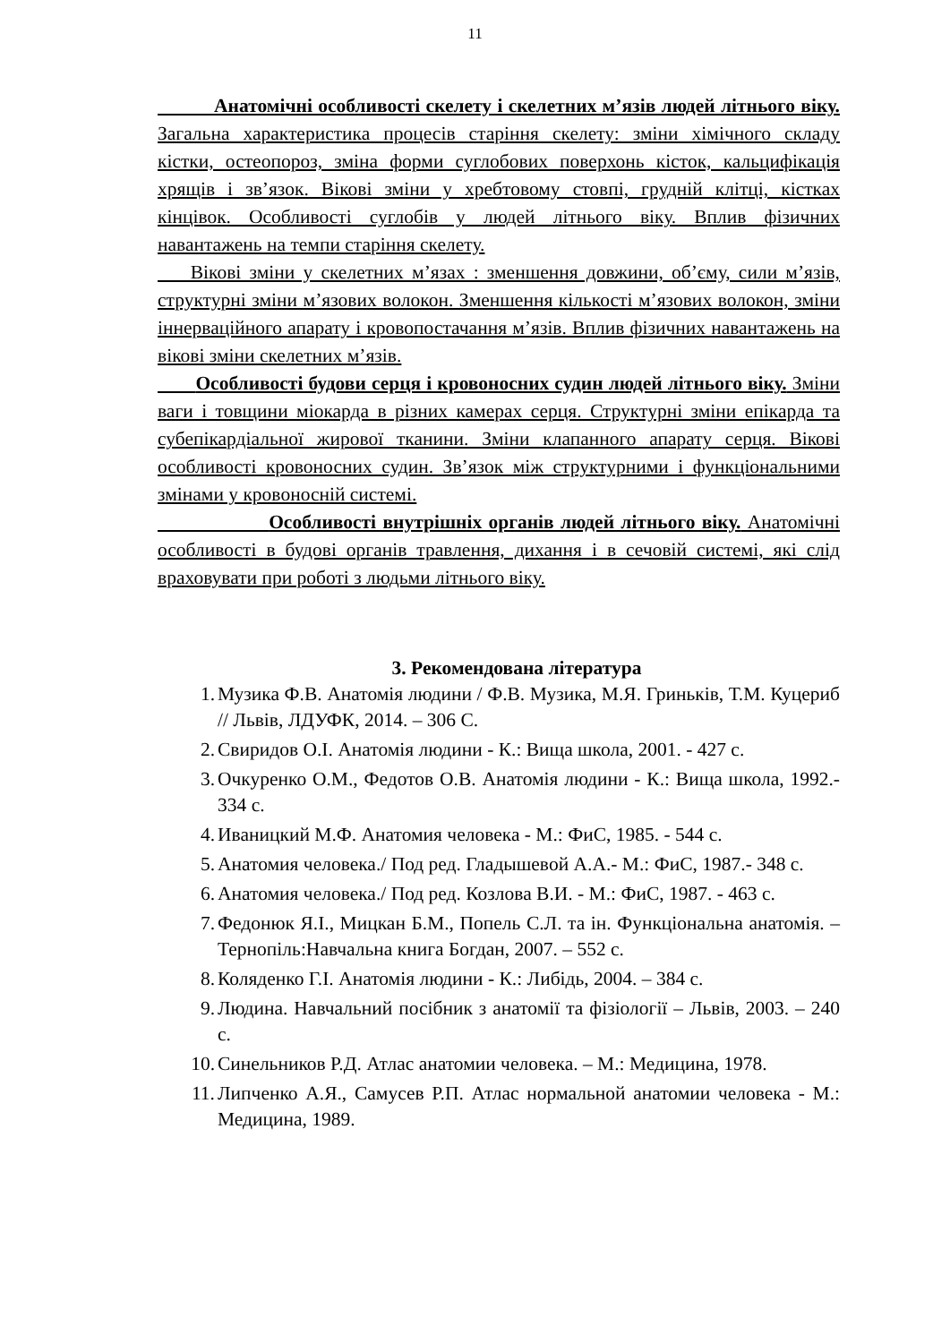11
Анатомічні особливості скелету і скелетних м’язів людей літнього віку. Загальна характеристика процесів старіння скелету: зміни хімічного складу кістки, остеопороз, зміна форми суглобових поверхонь кісток, кальцифікація хрящів і зв’язок. Вікові зміни у хребтовому стовпі, грудній клітці, кістках кінцівок. Особливості суглобів у людей літнього віку. Вплив фізичних навантажень на темпи старіння скелету.
Вікові зміни у скелетних м’язах : зменшення довжини, об’єму, сили м’язів, структурні зміни м’язових волокон. Зменшення кількості м’язових волокон, зміни іннерваційного апарату і кровопостачання м’язів. Вплив фізичних навантажень на вікові зміни скелетних м’язів.
Особливості будови серця і кровоносних судин людей літнього віку. Зміни ваги і товщини міокарда в різних камерах серця. Структурні зміни епікарда та субепікардіальної жирової тканини. Зміни клапанного апарату серця. Вікові особливості кровоносних судин. Зв’язок між структурними і функціональними змінами у кровоносній системі.
Особливості внутрішніх органів людей літнього віку. Анатомічні особливості в будові органів травлення, дихання і в сечовій системі, які слід враховувати при роботі з людьми літнього віку.
3. Рекомендована література
1. Музика Ф.В. Анатомія людини / Ф.В. Музика, М.Я. Гриньків, Т.М. Куцериб // Львів, ЛДУФК, 2014. – 306 С.
2. Свиридов О.І. Анатомія людини - К.: Вища школа, 2001. - 427 с.
3. Очкуренко О.М., Федотов О.В. Анатомія людини - К.: Вища школа, 1992.- 334 с.
4. Иваницкий М.Ф. Анатомия человека - М.: ФиС, 1985. - 544 с.
5. Анатомия человека./ Под ред. Гладышевой А.А.- М.: ФиС, 1987.- 348 с.
6. Анатомия человека./ Под ред. Козлова В.И. - М.: ФиС, 1987. - 463 с.
7. Федонюк Я.І., Мицкан Б.М., Попель С.Л. та ін. Функціональна анатомія. – Тернопіль:Навчальна книга Богдан, 2007. – 552 с.
8. Коляденко Г.І. Анатомія людини - К.: Либідь, 2004. – 384 с.
9. Людина. Навчальний посібник з анатомії та фізіології – Львів, 2003. – 240 с.
10. Синельников Р.Д. Атлас анатомии человека. – М.: Медицина, 1978.
11. Липченко А.Я., Самусев Р.П. Атлас нормальной анатомии человека - М.: Медицина, 1989.